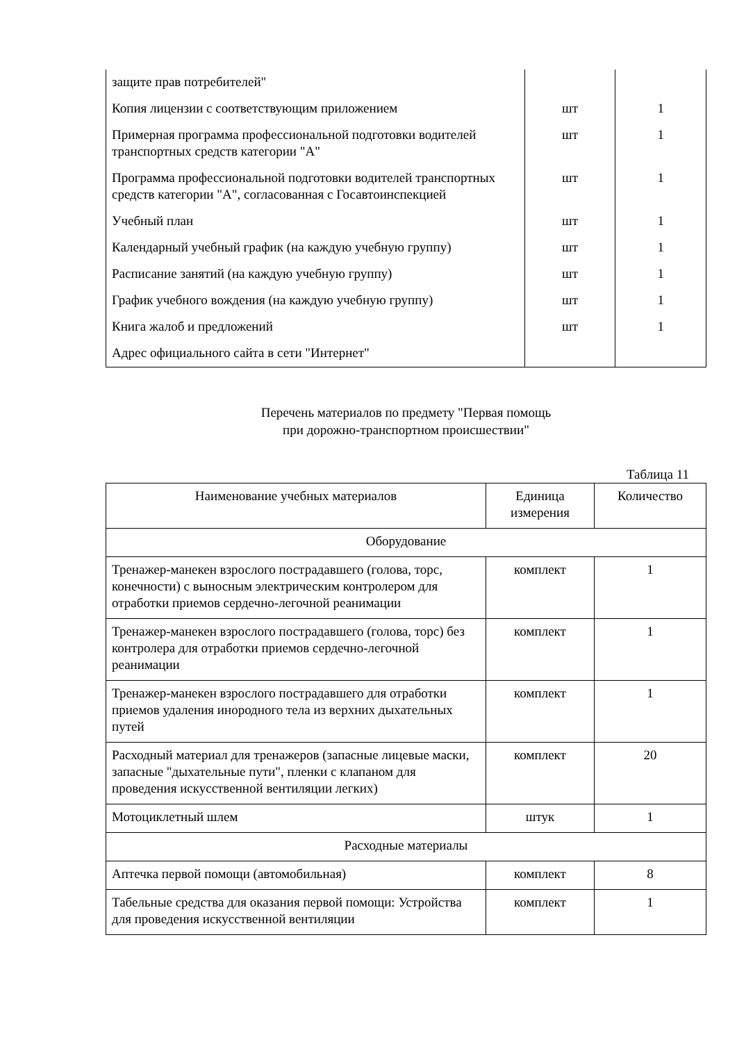| защите прав потребителей" | | |
| Копия лицензии с соответствующим приложением | шт | 1 |
| Примерная программа профессиональной подготовки водителей транспортных средств категории "A" | шт | 1 |
| Программа профессиональной подготовки водителей транспортных средств категории "A", согласованная с Госавтоинспекцией | шт | 1 |
| Учебный план | шт | 1 |
| Календарный учебный график (на каждую учебную группу) | шт | 1 |
| Расписание занятий (на каждую учебную группу) | шт | 1 |
| График учебного вождения (на каждую учебную группу) | шт | 1 |
| Книга жалоб и предложений | шт | 1 |
| Адрес официального сайта в сети "Интернет" | | |
Перечень материалов по предмету "Первая помощь
при дорожно-транспортном происшествии"
Таблица 11
| Наименование учебных материалов | Единица измерения | Количество |
| --- | --- | --- |
| Оборудование | | |
| Тренажер-манекен взрослого пострадавшего (голова, торс, конечности) с выносным электрическим контролером для отработки приемов сердечно-легочной реанимации | комплект | 1 |
| Тренажер-манекен взрослого пострадавшего (голова, торс) без контролера для отработки приемов сердечно-легочной реанимации | комплект | 1 |
| Тренажер-манекен взрослого пострадавшего для отработки приемов удаления инородного тела из верхних дыхательных путей | комплект | 1 |
| Расходный материал для тренажеров (запасные лицевые маски, запасные "дыхательные пути", пленки с клапаном для проведения искусственной вентиляции легких) | комплект | 20 |
| Мотоциклетный шлем | штук | 1 |
| Расходные материалы | | |
| Аптечка первой помощи (автомобильная) | комплект | 8 |
| Табельные средства для оказания первой помощи: Устройства для проведения искусственной вентиляции | комплект | 1 |